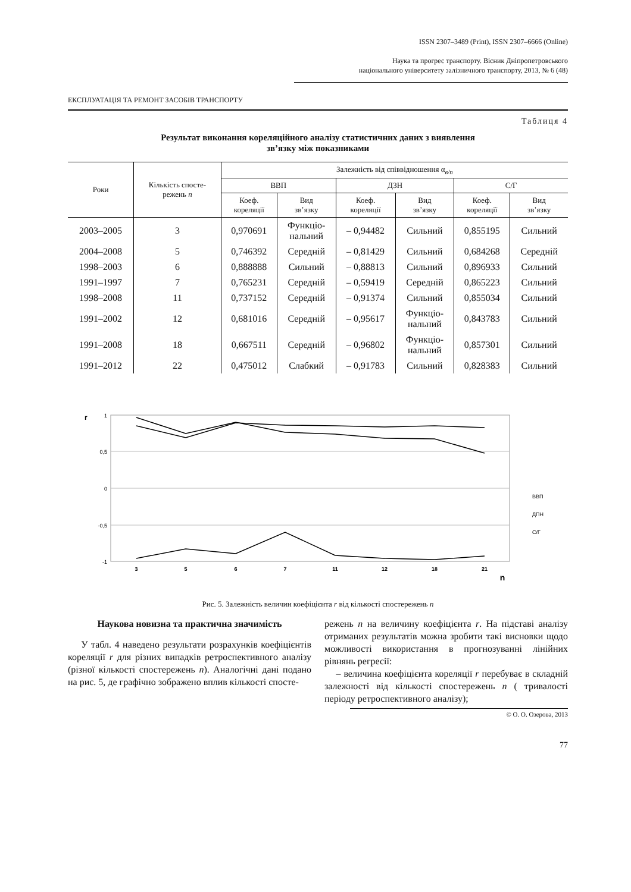ISSN 2307–3489 (Print), ISSN 2307–6666 (Online)
Наука та прогрес транспорту. Вісник Дніпропетровського
національного університету залізничного транспорту, 2013, № 6 (48)
ЕКСПЛУАТАЦІЯ ТА РЕМОНТ ЗАСОБІВ ТРАНСПОРТУ
Таблиця 4
Результат виконання кореляційного аналізу статистичних даних з виявлення
зв’язку між показниками
| Роки | Кількість спосте- режень n | Залежність від співвідношення α<sub>в/п</sub> | | | | | |
| --- | --- | --- | --- | --- | --- | --- | --- |
| | | ВВП | | ДЗН | | С/Г | |
| | | Коеф. кореляції | Вид зв’язку | Коеф. кореляції | Вид зв’язку | Коеф. кореляції | Вид зв’язку |
| 2003–2005 | 3 | 0,970691 | Функціо- нальний | – 0,94482 | Сильний | 0,855195 | Сильний |
| 2004–2008 | 5 | 0,746392 | Середній | – 0,81429 | Сильний | 0,684268 | Середній |
| 1998–2003 | 6 | 0,888888 | Сильний | – 0,88813 | Сильний | 0,896933 | Сильний |
| 1991–1997 | 7 | 0,765231 | Середній | – 0,59419 | Середній | 0,865223 | Сильний |
| 1998–2008 | 11 | 0,737152 | Середній | – 0,91374 | Сильний | 0,855034 | Сильний |
| 1991–2002 | 12 | 0,681016 | Середній | – 0,95617 | Функціо- нальний | 0,843783 | Сильний |
| 1991–2008 | 18 | 0,667511 | Середній | – 0,96802 | Функціо- нальний | 0,857301 | Сильний |
| 1991–2012 | 22 | 0,475012 | Слабкий | – 0,91783 | Сильний | 0,828383 | Сильний |
r
1
0,5
0
-0,5
-1
3
5
6
7
11
12
18
21
n
ВВП
ДПН
С/Г
Рис. 5. Залежність величин коефіцієнта r від кількості спостережень n
Наукова новизна та практична значимість
У табл. 4 наведено результати розрахунків коефіцієнтів кореляції r для різних випадків ретроспективного аналізу (різної кількості спостережень n). Аналогічні дані подано на рис. 5, де графічно зображено вплив кількості спосте-
режень n на величину коефіцієнта r. На підставі аналізу отриманих результатів можна зробити такі висновки щодо можливості використання в прогнозуванні лінійних рівнянь регресії:
– величина коефіцієнта кореляції r перебуває в складній залежності від кількості спостережень n ( тривалості періоду ретроспективного аналізу);
© О. О. Озерова, 2013
77